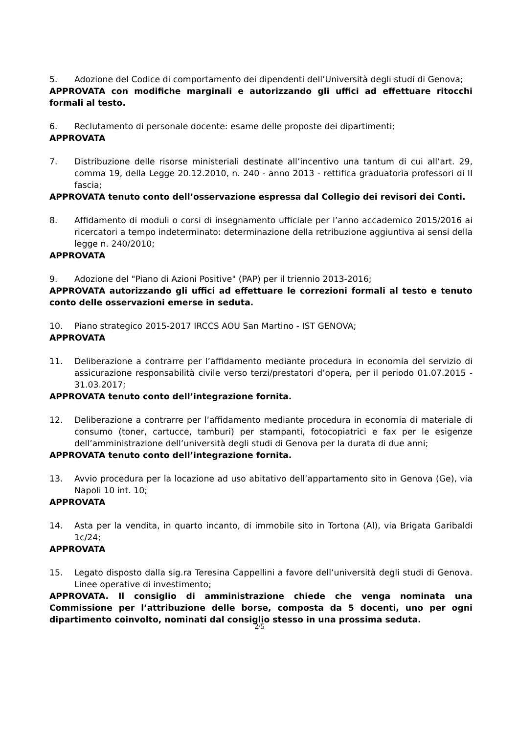5. Adozione del Codice di comportamento dei dipendenti dell’Università degli studi di Genova;
APPROVATA con modifiche marginali e autorizzando gli uffici ad effettuare ritocchi formali al testo.
6. Reclutamento di personale docente: esame delle proposte dei dipartimenti;
APPROVATA
7. Distribuzione delle risorse ministeriali destinate all’incentivo una tantum di cui all’art. 29, comma 19, della Legge 20.12.2010, n. 240 - anno 2013 - rettifica graduatoria professori di II fascia;
APPROVATA tenuto conto dell’osservazione espressa dal Collegio dei revisori dei Conti.
8. Affidamento di moduli o corsi di insegnamento ufficiale per l’anno accademico 2015/2016 ai ricercatori a tempo indeterminato: determinazione della retribuzione aggiuntiva ai sensi della legge n. 240/2010;
APPROVATA
9. Adozione del "Piano di Azioni Positive" (PAP) per il triennio 2013-2016;
APPROVATA autorizzando gli uffici ad effettuare le correzioni formali al testo e tenuto conto delle osservazioni emerse in seduta.
10. Piano strategico 2015-2017 IRCCS AOU San Martino - IST GENOVA;
APPROVATA
11. Deliberazione a contrarre per l’affidamento mediante procedura in economia del servizio di assicurazione responsabilità civile verso terzi/prestatori d’opera, per il periodo 01.07.2015 - 31.03.2017;
APPROVATA tenuto conto dell’integrazione fornita.
12. Deliberazione a contrarre per l’affidamento mediante procedura in economia di materiale di consumo (toner, cartucce, tamburi) per stampanti, fotocopiatrici e fax per le esigenze dell’amministrazione dell’università degli studi di Genova per la durata di due anni;
APPROVATA tenuto conto dell’integrazione fornita.
13. Avvio procedura per la locazione ad uso abitativo dell’appartamento sito in Genova (Ge), via Napoli 10 int. 10;
APPROVATA
14. Asta per la vendita, in quarto incanto, di immobile sito in Tortona (Al), via Brigata Garibaldi 1c/24;
APPROVATA
15. Legato disposto dalla sig.ra Teresina Cappellini a favore dell’università degli studi di Genova. Linee operative di investimento;
APPROVATA. Il consiglio di amministrazione chiede che venga nominata una Commissione per l’attribuzione delle borse, composta da 5 docenti, uno per ogni dipartimento coinvolto, nominati dal consiglio stesso in una prossima seduta.
2/5